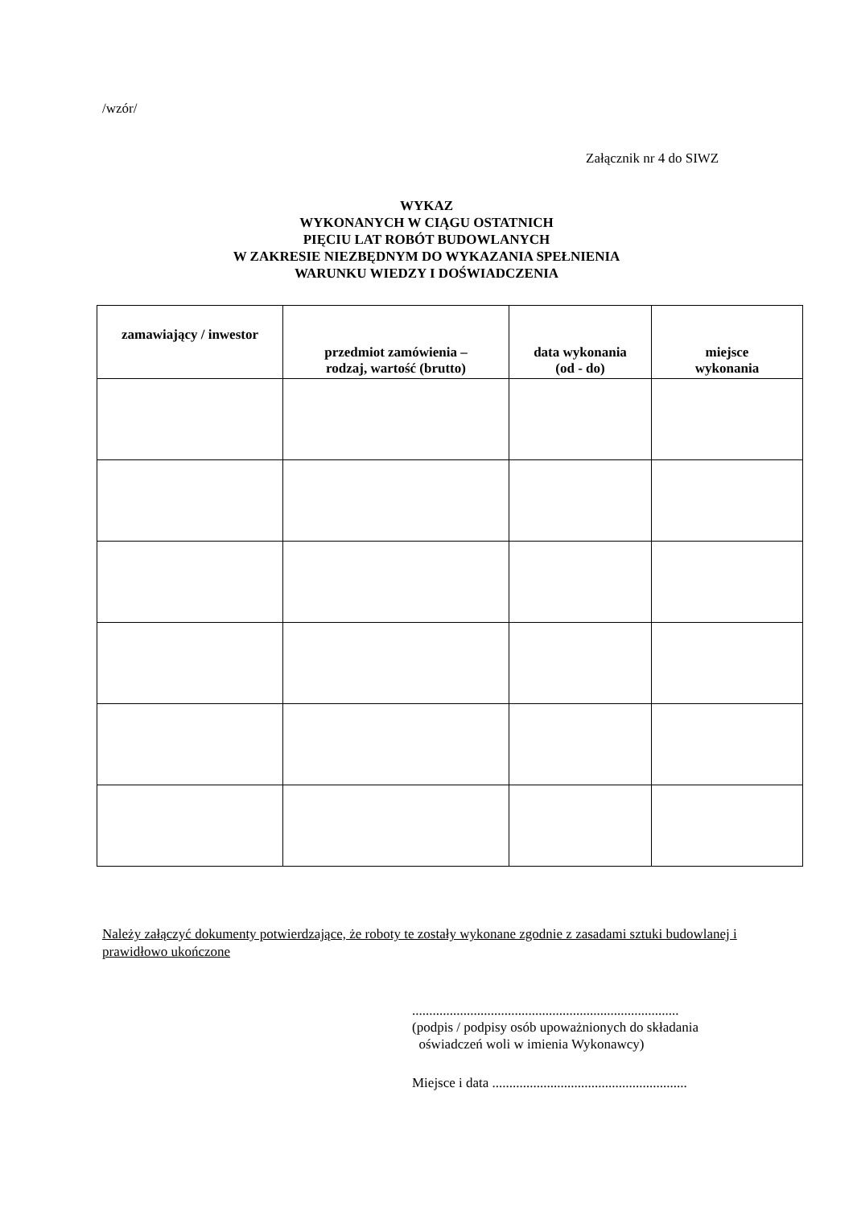/wzór/
Załącznik nr 4 do SIWZ
WYKAZ
WYKONANYCH W CIĄGU OSTATNICH
PIĘCIU LAT ROBÓT BUDOWLANYCH
W ZAKRESIE NIEZBĘDNYM DO WYKAZANIA SPEŁNIENIA
WARUNKU WIEDZY I DOŚWIADCZENIA
| zamawiający / inwestor | przedmiot zamówienia – rodzaj, wartość (brutto) | data wykonania (od - do) | miejsce wykonania |
| --- | --- | --- | --- |
Należy załączyć dokumenty potwierdzające, że roboty te zostały wykonane zgodnie z zasadami sztuki budowlanej i prawidłowo ukończone
..............................................................................
(podpis / podpisy osób upoważnionych do składania
oświadczeń woli w imienia Wykonawcy)
Miejsce i data .........................................................